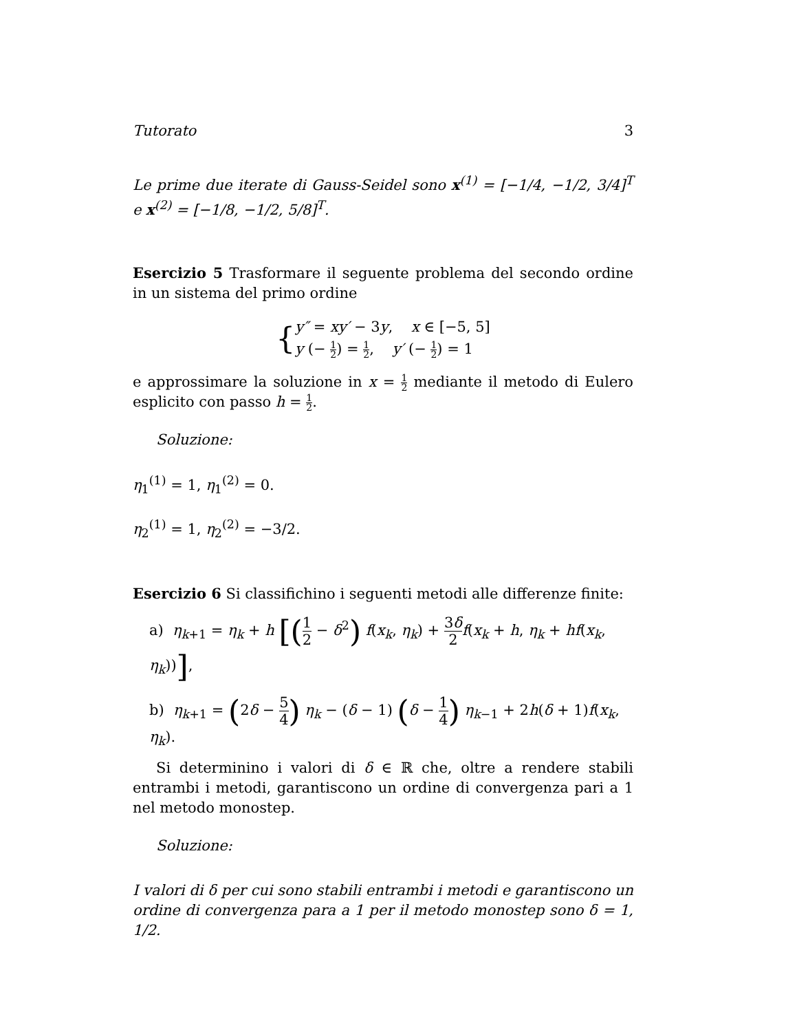Tutorato 3
Le prime due iterate di Gauss-Seidel sono x<sup>(1)</sup> = [−1/4, −1/2, 3/4]<sup>T</sup> e x<sup>(2)</sup> = [−1/8, −1/2, 5/8]<sup>T</sup>.
Esercizio 5 Trasformare il seguente problema del secondo ordine in un sistema del primo ordine
{
y″ = xy′ − 3y, x ∈ [−5, 5]
y (− 1 2) = 1 2, y′ (− 1 2) = 1
e approssimare la soluzione in x = 1 2 mediante il metodo di Eulero esplicito con passo h = 1 2.
Soluzione:
η<sub>1</sub><sup>(1)</sup> = 1, η<sub>1</sub><sup>(2)</sup> = 0.
η<sub>2</sub><sup>(1)</sup> = 1, η<sub>2</sub><sup>(2)</sup> = −3/2.
Esercizio 6 Si classifichino i seguenti metodi alle differenze finite:
a) η<sub>k+1</sub> = η<sub>k</sub> + h [(1 2 − δ<sup>2</sup>) f(x<sub>k</sub>, η<sub>k</sub>) + 3δ 2 f(x<sub>k</sub> + h, η<sub>k</sub> + hf(x<sub>k</sub>, η<sub>k</sub>))],
b) η<sub>k+1</sub> = (2δ − 5 4) η<sub>k</sub> − (δ − 1) (δ − 1 4) η<sub>k−1</sub> + 2h(δ + 1)f(x<sub>k</sub>, η<sub>k</sub>).
Si determinino i valori di δ ∈ ℝ che, oltre a rendere stabili entrambi i metodi, garantiscono un ordine di convergenza pari a 1 nel metodo monostep.
Soluzione:
I valori di δ per cui sono stabili entrambi i metodi e garantiscono un ordine di convergenza para a 1 per il metodo monostep sono δ = 1, 1/2.